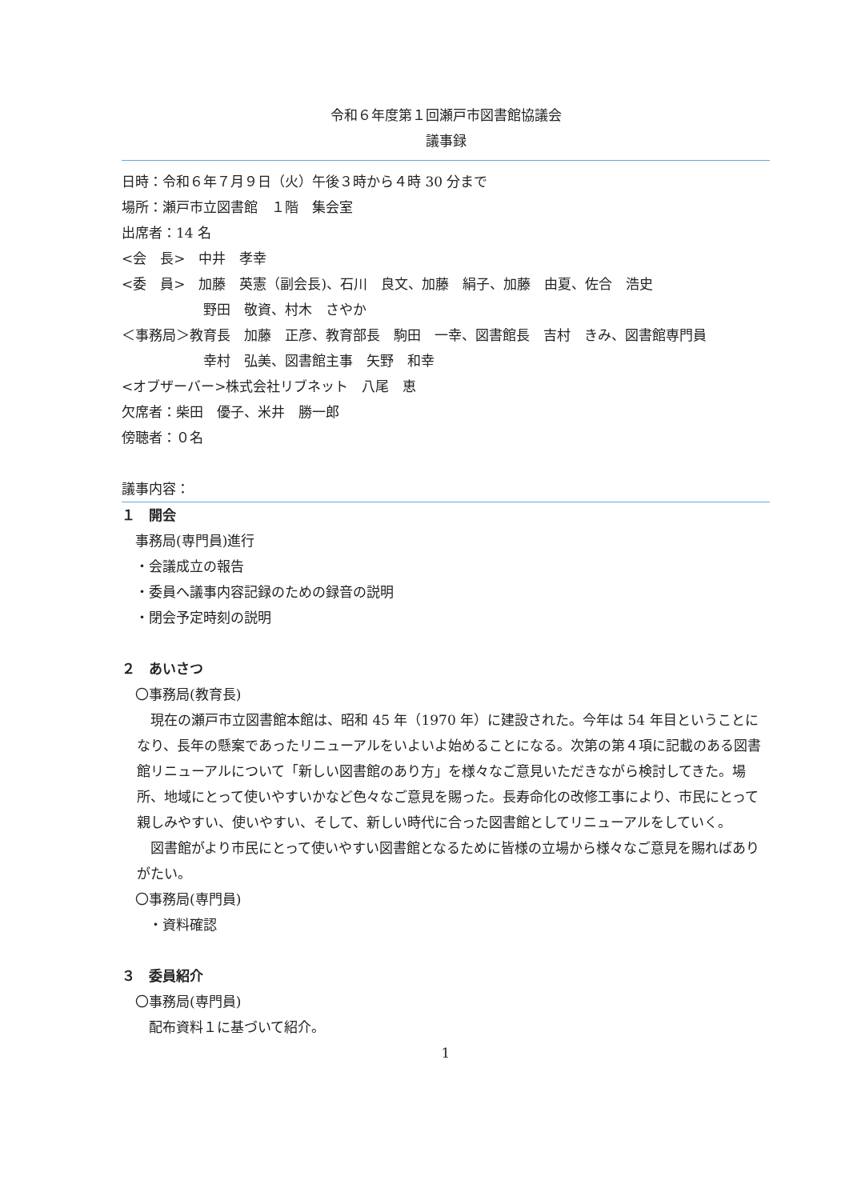令和６年度第１回瀬戸市図書館協議会
議事録
日時：令和６年７月９日（火）午後３時から４時 30 分まで
場所：瀬戸市立図書館　１階　集会室
出席者：14 名
<会　長>　中井　孝幸
<委　員>　加藤　英憲（副会長)、石川　良文、加藤　絹子、加藤　由夏、佐合　浩史
　　　　　　野田　敬資、村木　さやか
＜事務局＞教育長　加藤　正彦、教育部長　駒田　一幸、図書館長　吉村　きみ、図書館専門員
　　　　　　幸村　弘美、図書館主事　矢野　和幸
<オブザーバー>株式会社リブネット　八尾　恵
欠席者：柴田　優子、米井　勝一郎
傍聴者：０名
議事内容：
１　開会
　事務局(専門員)進行
　・会議成立の報告
　・委員へ議事内容記録のための録音の説明
　・閉会予定時刻の説明
２　あいさつ
　〇事務局(教育長)
　現在の瀬戸市立図書館本館は、昭和 45 年（1970 年）に建設された。今年は 54 年目ということになり、長年の懸案であったリニューアルをいよいよ始めることになる。次第の第４項に記載のある図書館リニューアルについて「新しい図書館のあり方」を様々なご意見いただきながら検討してきた。場所、地域にとって使いやすいかなど色々なご意見を賜った。長寿命化の改修工事により、市民にとって親しみやすい、使いやすい、そして、新しい時代に合った図書館としてリニューアルをしていく。
　図書館がより市民にとって使いやすい図書館となるために皆様の立場から様々なご意見を賜ればありがたい。
　〇事務局(専門員)
　　・資料確認
３　委員紹介
　〇事務局(専門員)
　　配布資料１に基づいて紹介。
1